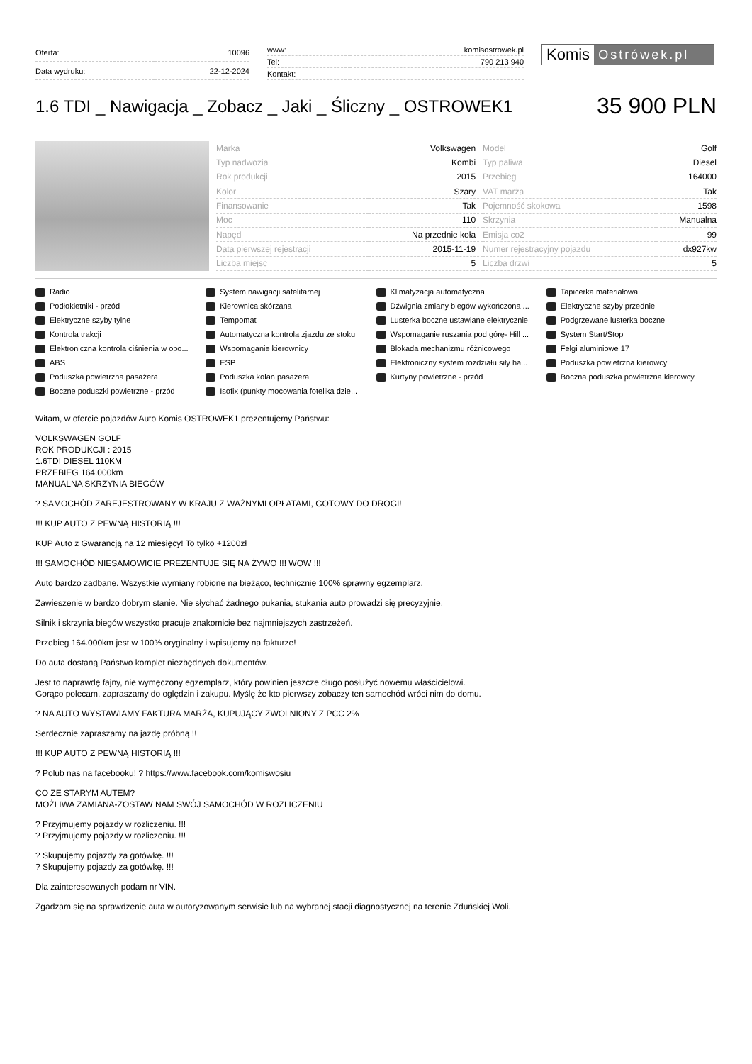| Oferta: | 10096 |
| Data wydruku: | 22-12-2024 |
| www: | komisostrowek.pl |
| Tel: | 790 213 940 |
| Kontakt: | |
Komis Ostrówek.pl
1.6 TDI _ Nawigacja _ Zobacz _ Jaki _ Śliczny _ OSTROWEK1
35 900 PLN
| Marka | Volkswagen | Model | Golf |
| Typ nadwozia | Kombi | Typ paliwa | Diesel |
| Rok produkcji | 2015 | Przebieg | 164000 |
| Kolor | Szary | VAT marża | Tak |
| Finansowanie | Tak | Pojemność skokowa | 1598 |
| Moc | 110 | Skrzynia | Manualna |
| Napęd | Na przednie koła | Emisja co2 | 99 |
| Data pierwszej rejestracji | 2015-11-19 | Numer rejestracyjny pojazdu | dx927kw |
| Liczba miejsc | 5 | Liczba drzwi | 5 |
Radio
System nawigacji satelitarnej
Klimatyzacja automatyczna
Tapicerka materiałowa
Podłokietniki - przód
Kierownica skórzana
Dźwignia zmiany biegów wykończona ...
Elektryczne szyby przednie
Elektryczne szyby tylne
Tempomat
Lusterka boczne ustawiane elektrycznie
Podgrzewane lusterka boczne
Kontrola trakcji
Automatyczna kontrola zjazdu ze stoku
Wspomaganie ruszania pod górę- Hill ...
System Start/Stop
Elektroniczna kontrola ciśnienia w opo...
Wspomaganie kierownicy
Blokada mechanizmu różnicowego
Felgi aluminiowe 17
ABS
ESP
Elektroniczny system rozdziału siły ha...
Poduszka powietrzna kierowcy
Poduszka powietrzna pasażera
Poduszka kolan pasażera
Kurtyny powietrzne - przód
Boczna poduszka powietrzna kierowcy
Boczne poduszki powietrzne - przód
Isofix (punkty mocowania fotelika dzie...
Witam, w ofercie pojazdów Auto Komis OSTROWEK1 prezentujemy Państwu:
VOLKSWAGEN GOLF
ROK PRODUKCJI : 2015
1.6TDI DIESEL 110KM
PRZEBIEG 164.000km
MANUALNA SKRZYNIA BIEGÓW
? SAMOCHÓD ZAREJESTROWANY W KRAJU Z WAŻNYMI OPŁATAMI, GOTOWY DO DROGI!
!!! KUP AUTO Z PEWNĄ HISTORIĄ !!!
KUP Auto z Gwarancją na 12 miesięcy! To tylko +1200zł
!!! SAMOCHÓD NIESAMOWICIE PREZENTUJE SIĘ NA ŻYWO !!! WOW !!!
Auto bardzo zadbane. Wszystkie wymiany robione na bieżąco, technicznie 100% sprawny egzemplarz.
Zawieszenie w bardzo dobrym stanie. Nie słychać żadnego pukania, stukania auto prowadzi się precyzyjnie.
Silnik i skrzynia biegów wszystko pracuje znakomicie bez najmniejszych zastrzeżeń.
Przebieg 164.000km jest w 100% oryginalny i wpisujemy na fakturze!
Do auta dostaną Państwo komplet niezbędnych dokumentów.
Jest to naprawdę fajny, nie wymęczony egzemplarz, który powinien jeszcze długo posłużyć nowemu właścicielowi.
Gorąco polecam, zapraszamy do oględzin i zakupu. Myślę że kto pierwszy zobaczy ten samochód wróci nim do domu.
? NA AUTO WYSTAWIAMY FAKTURA MARŻA, KUPUJĄCY ZWOLNIONY Z PCC 2%
Serdecznie zapraszamy na jazdę próbną !!
!!! KUP AUTO Z PEWNĄ HISTORIĄ !!!
? Polub nas na facebooku! ? https://www.facebook.com/komiswosiu
CO ZE STARYM AUTEM?
MOŻLIWA ZAMIANA-ZOSTAW NAM SWÓJ SAMOCHÓD W ROZLICZENIU
? Przyjmujemy pojazdy w rozliczeniu. !!!
? Przyjmujemy pojazdy w rozliczeniu. !!!
? Skupujemy pojazdy za gotówkę. !!!
? Skupujemy pojazdy za gotówkę. !!!
Dla zainteresowanych podam nr VIN.
Zgadzam się na sprawdzenie auta w autoryzowanym serwisie lub na wybranej stacji diagnostycznej na terenie Zduńskiej Woli.